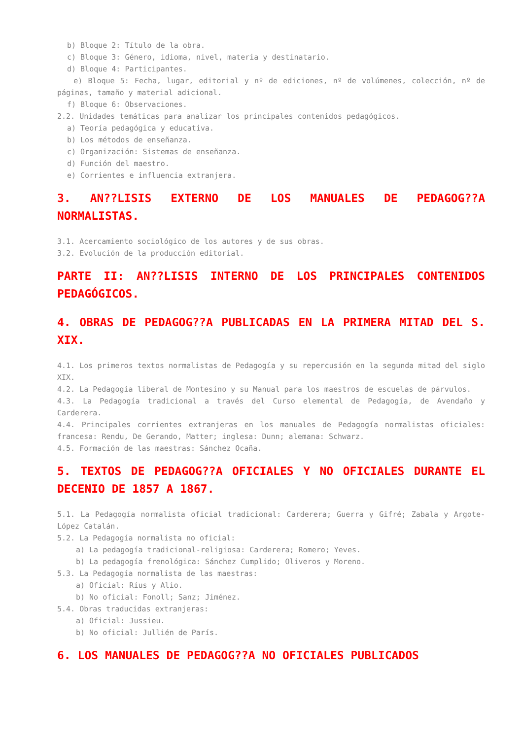b) Bloque 2: Título de la obra.
c) Bloque 3: Género, idioma, nivel, materia y destinatario.
d) Bloque 4: Participantes.
e) Bloque 5: Fecha, lugar, editorial y nº de ediciones, nº de volúmenes, colección, nº de páginas, tamaño y material adicional.
f) Bloque 6: Observaciones.
2.2. Unidades temáticas para analizar los principales contenidos pedagógicos.
a) Teoría pedagógica y educativa.
b) Los métodos de enseñanza.
c) Organización: Sistemas de enseñanza.
d) Función del maestro.
e) Corrientes e influencia extranjera.
3. AN??LISIS EXTERNO DE LOS MANUALES DE PEDAGOG??A NORMALISTAS.
3.1. Acercamiento sociológico de los autores y de sus obras.
3.2. Evolución de la producción editorial.
PARTE II: AN??LISIS INTERNO DE LOS PRINCIPALES CONTENIDOS PEDAGÓGICOS.
4. OBRAS DE PEDAGOG??A PUBLICADAS EN LA PRIMERA MITAD DEL S. XIX.
4.1. Los primeros textos normalistas de Pedagogía y su repercusión en la segunda mitad del siglo XIX.
4.2. La Pedagogía liberal de Montesino y su Manual para los maestros de escuelas de párvulos.
4.3. La Pedagogía tradicional a través del Curso elemental de Pedagogía, de Avendaño y Carderera.
4.4. Principales corrientes extranjeras en los manuales de Pedagogía normalistas oficiales: francesa: Rendu, De Gerando, Matter; inglesa: Dunn; alemana: Schwarz.
4.5. Formación de las maestras: Sánchez Ocaña.
5. TEXTOS DE PEDAGOG??A OFICIALES Y NO OFICIALES DURANTE EL DECENIO DE 1857 A 1867.
5.1. La Pedagogía normalista oficial tradicional: Carderera; Guerra y Gifré; Zabala y Argote- López Catalán.
5.2. La Pedagogía normalista no oficial:
a) La pedagogía tradicional-religiosa: Carderera; Romero; Yeves.
b) La pedagogía frenológica: Sánchez Cumplido; Oliveros y Moreno.
5.3. La Pedagogía normalista de las maestras:
a) Oficial: Ríus y Alio.
b) No oficial: Fonoll; Sanz; Jiménez.
5.4. Obras traducidas extranjeras:
a) Oficial: Jussieu.
b) No oficial: Jullién de París.
6. LOS MANUALES DE PEDAGOG??A NO OFICIALES PUBLICADOS